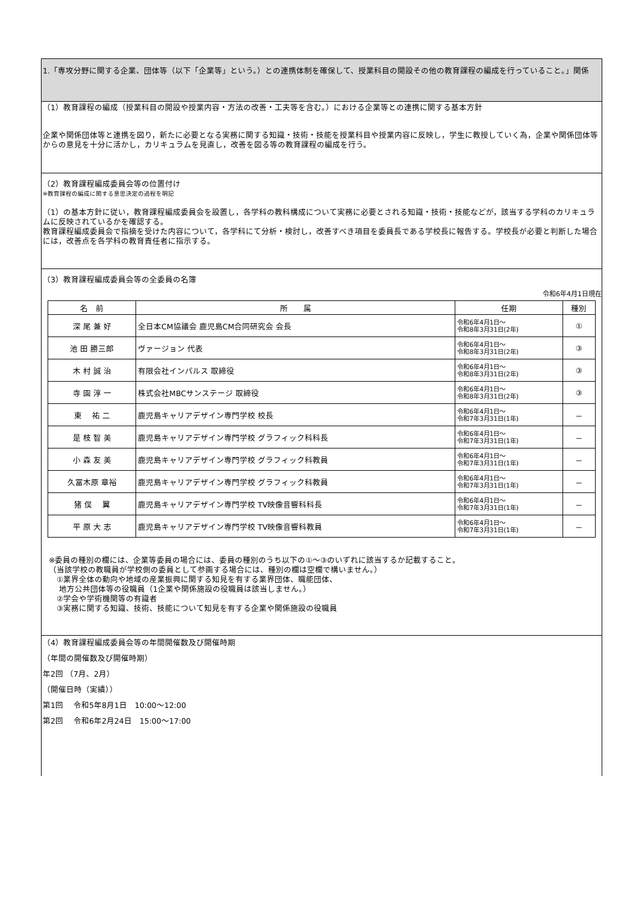1.「専攻分野に関する企業、団体等（以下「企業等」という。）との連携体制を確保して、授業科目の開設その他の教育課程の編成を行っていること。」関係
（1）教育課程の編成（授業科目の開設や授業内容・方法の改善・工夫等を含む。）における企業等との連携に関する基本方針
企業や関係団体等と連携を図り，新たに必要となる実務に関する知識・技術・技能を授業科目や授業内容に反映し，学生に教授していく為，企業や関係団体等からの意見を十分に活かし，カリキュラムを見直し，改善を図る等の教育課程の編成を行う。
（2）教育課程編成委員会等の位置付け
※教育課程の編成に関する意思決定の過程を明記
（1）の基本方針に従い，教育課程編成委員会を設置し，各学科の教科構成について実務に必要とされる知識・技術・技能などが，該当する学科のカリキュラムに反映されているかを確認する。
教育課程編成委員会で指摘を受けた内容について，各学科にて分析・検討し，改善すべき項目を委員長である学校長に報告する。学校長が必要と判断した場合には，改善点を各学科の教育責任者に指示する。
（3）教育課程編成委員会等の全委員の名簿
令和6年4月1日現在
| 名 前 | 所 属 | 任期 | 種別 |
| --- | --- | --- | --- |
| 深 尾 兼 好 | 全日本CM協議会 鹿児島CM合同研究会 会長 | 令和6年4月1日～ 令和8年3月31日(2年) | ① |
| 池 田 勝三郎 | ヴァージョン 代表 | 令和6年4月1日～ 令和8年3月31日(2年) | ③ |
| 木 村 誠 治 | 有限会社インパルス 取締役 | 令和6年4月1日～ 令和8年3月31日(2年) | ③ |
| 寺 園 淳 一 | 株式会社MBCサンステージ 取締役 | 令和6年4月1日～ 令和8年3月31日(2年) | ③ |
| 東 祐 二 | 鹿児島キャリアデザイン専門学校 校長 | 令和6年4月1日～ 令和7年3月31日(1年) | － |
| 是 枝 智 美 | 鹿児島キャリアデザイン専門学校 グラフィック科科長 | 令和6年4月1日～ 令和7年3月31日(1年) | － |
| 小 森 友 美 | 鹿児島キャリアデザイン専門学校 グラフィック科教員 | 令和6年4月1日～ 令和7年3月31日(1年) | － |
| 久冨木原 章裕 | 鹿児島キャリアデザイン専門学校 グラフィック科教員 | 令和6年4月1日～ 令和7年3月31日(1年) | － |
| 猪 俣 翼 | 鹿児島キャリアデザイン専門学校 TV映像音響科科長 | 令和6年4月1日～ 令和7年3月31日(1年) | － |
| 平 原 大 志 | 鹿児島キャリアデザイン専門学校 TV映像音響科教員 | 令和6年4月1日～ 令和7年3月31日(1年) | － |
※委員の種別の欄には、企業等委員の場合には、委員の種別のうち以下の①～③のいずれに該当するか記載すること。
（当該学校の教職員が学校側の委員として参画する場合には、種別の欄は空欄で構いません。）
　①業界全体の動向や地域の産業振興に関する知見を有する業界団体、職能団体、
　 地方公共団体等の役職員（1企業や関係施設の役職員は該当しません。）
　②学会や学術機関等の有識者
　③実務に関する知識、技術、技能について知見を有する企業や関係施設の役職員
（4）教育課程編成委員会等の年間開催数及び開催時期
（年間の開催数及び開催時期）
年2回 （7月、2月）
（開催日時（実績））
第1回　 令和5年8月1日　10:00～12:00
第2回　 令和6年2月24日　15:00～17:00